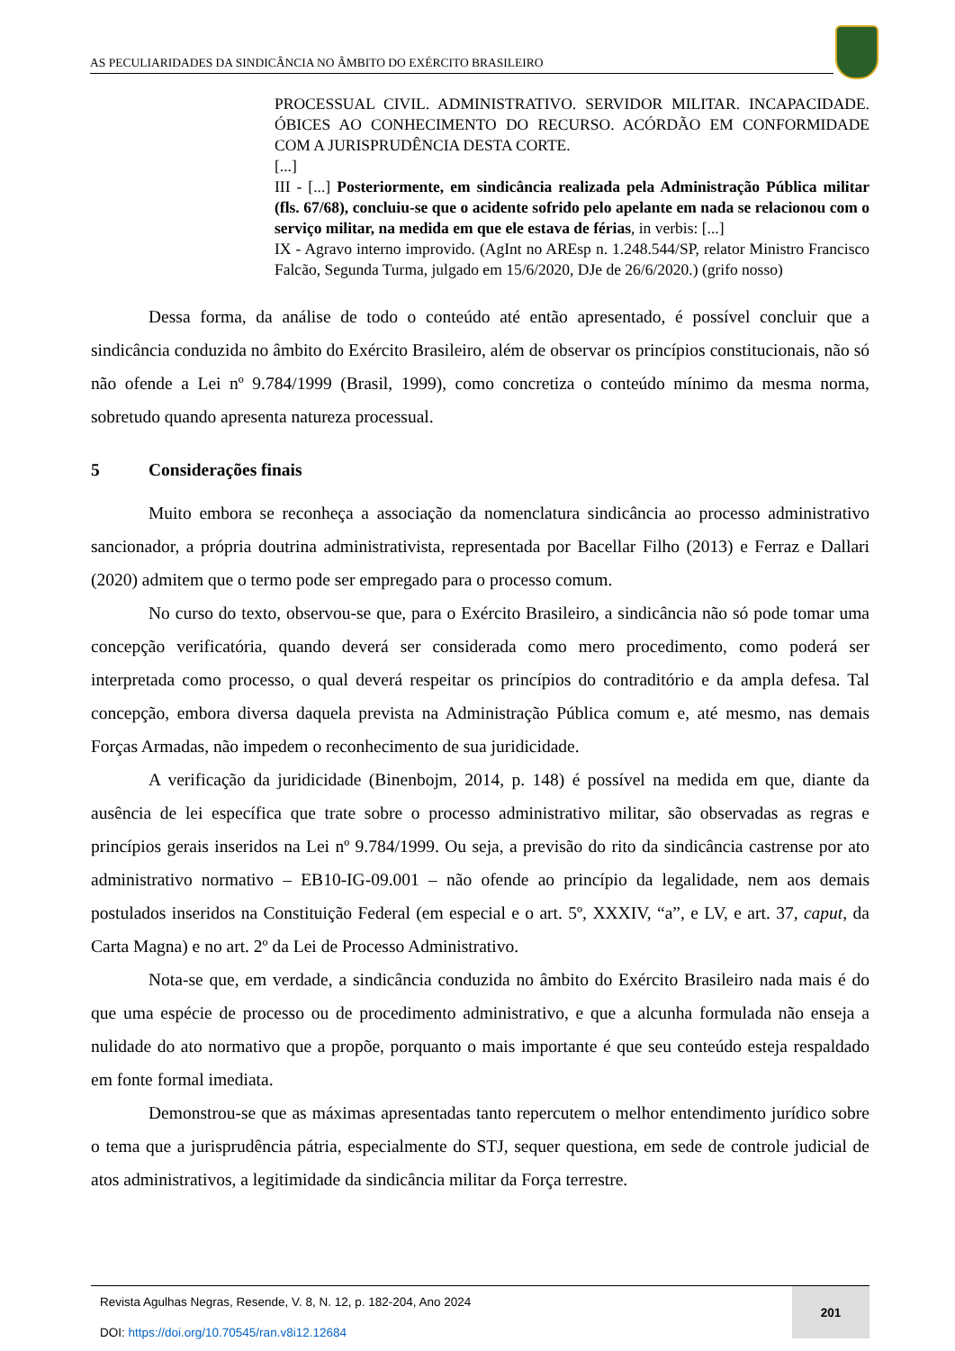AS PECULIARIDADES DA SINDICÂNCIA NO ÂMBITO DO EXÉRCITO BRASILEIRO
PROCESSUAL CIVIL. ADMINISTRATIVO. SERVIDOR MILITAR. INCAPACIDADE. ÓBICES AO CONHECIMENTO DO RECURSO. ACÓRDÃO EM CONFORMIDADE COM A JURISPRUDÊNCIA DESTA CORTE.
[...]
III - [...] Posteriormente, em sindicância realizada pela Administração Pública militar (fls. 67/68), concluiu-se que o acidente sofrido pelo apelante em nada se relacionou com o serviço militar, na medida em que ele estava de férias, in verbis: [...]
IX - Agravo interno improvido. (AgInt no AREsp n. 1.248.544/SP, relator Ministro Francisco Falcão, Segunda Turma, julgado em 15/6/2020, DJe de 26/6/2020.) (grifo nosso)
Dessa forma, da análise de todo o conteúdo até então apresentado, é possível concluir que a sindicância conduzida no âmbito do Exército Brasileiro, além de observar os princípios constitucionais, não só não ofende a Lei nº 9.784/1999 (Brasil, 1999), como concretiza o conteúdo mínimo da mesma norma, sobretudo quando apresenta natureza processual.
5 Considerações finais
Muito embora se reconheça a associação da nomenclatura sindicância ao processo administrativo sancionador, a própria doutrina administrativista, representada por Bacellar Filho (2013) e Ferraz e Dallari (2020) admitem que o termo pode ser empregado para o processo comum.
No curso do texto, observou-se que, para o Exército Brasileiro, a sindicância não só pode tomar uma concepção verificatória, quando deverá ser considerada como mero procedimento, como poderá ser interpretada como processo, o qual deverá respeitar os princípios do contraditório e da ampla defesa. Tal concepção, embora diversa daquela prevista na Administração Pública comum e, até mesmo, nas demais Forças Armadas, não impedem o reconhecimento de sua juridicidade.
A verificação da juridicidade (Binenbojm, 2014, p. 148) é possível na medida em que, diante da ausência de lei específica que trate sobre o processo administrativo militar, são observadas as regras e princípios gerais inseridos na Lei nº 9.784/1999. Ou seja, a previsão do rito da sindicância castrense por ato administrativo normativo – EB10-IG-09.001 – não ofende ao princípio da legalidade, nem aos demais postulados inseridos na Constituição Federal (em especial e o art. 5º, XXXIV, “a”, e LV, e art. 37, caput, da Carta Magna) e no art. 2º da Lei de Processo Administrativo.
Nota-se que, em verdade, a sindicância conduzida no âmbito do Exército Brasileiro nada mais é do que uma espécie de processo ou de procedimento administrativo, e que a alcunha formulada não enseja a nulidade do ato normativo que a propõe, porquanto o mais importante é que seu conteúdo esteja respaldado em fonte formal imediata.
Demonstrou-se que as máximas apresentadas tanto repercutem o melhor entendimento jurídico sobre o tema que a jurisprudência pátria, especialmente do STJ, sequer questiona, em sede de controle judicial de atos administrativos, a legitimidade da sindicância militar da Força terrestre.
Revista Agulhas Negras, Resende, V. 8, N. 12, p. 182-204, Ano 2024
DOI: https://doi.org/10.70545/ran.v8i12.12684
201